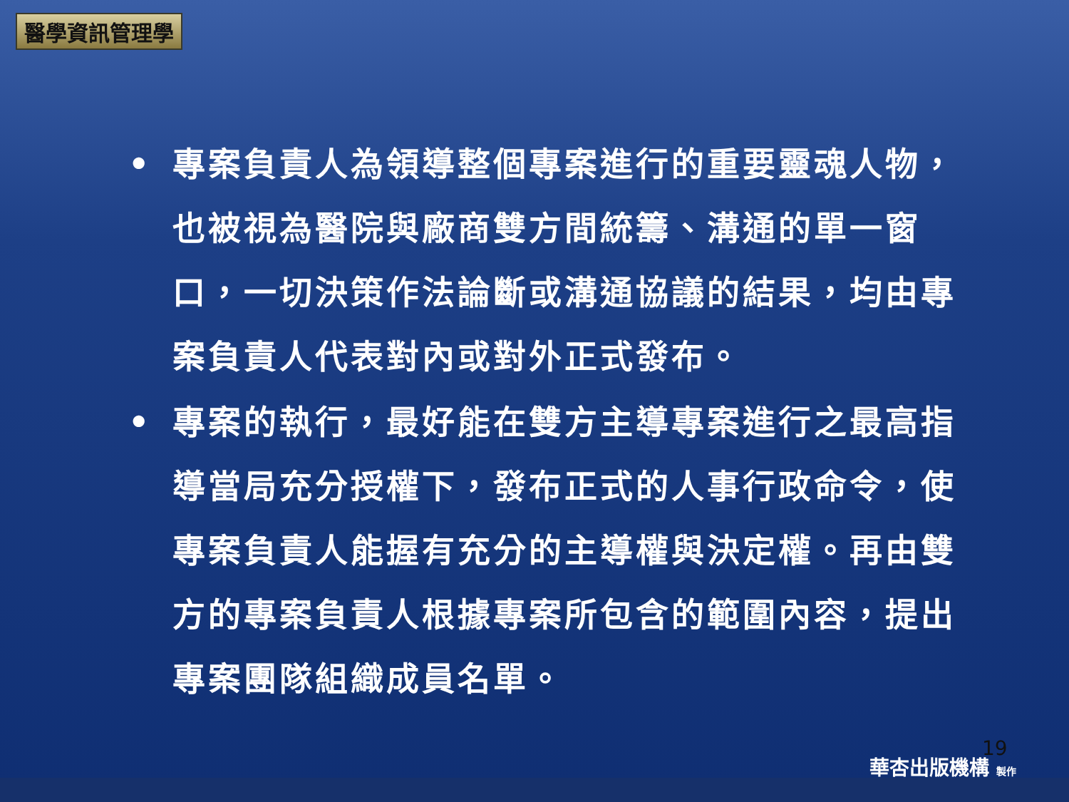醫學資訊管理學
• 專案負責人為領導整個專案進行的重要靈魂人物，也被視為醫院與廠商雙方間統籌、溝通的單一窗口，一切決策作法論斷或溝通協議的結果，均由專案負責人代表對內或對外正式發布。
• 專案的執行，最好能在雙方主導專案進行之最高指導當局充分授權下，發布正式的人事行政命令，使專案負責人能握有充分的主導權與決定權。再由雙方的專案負責人根據專案所包含的範圍內容，提出專案團隊組織成員名單。
19
華杏出版機構 製作